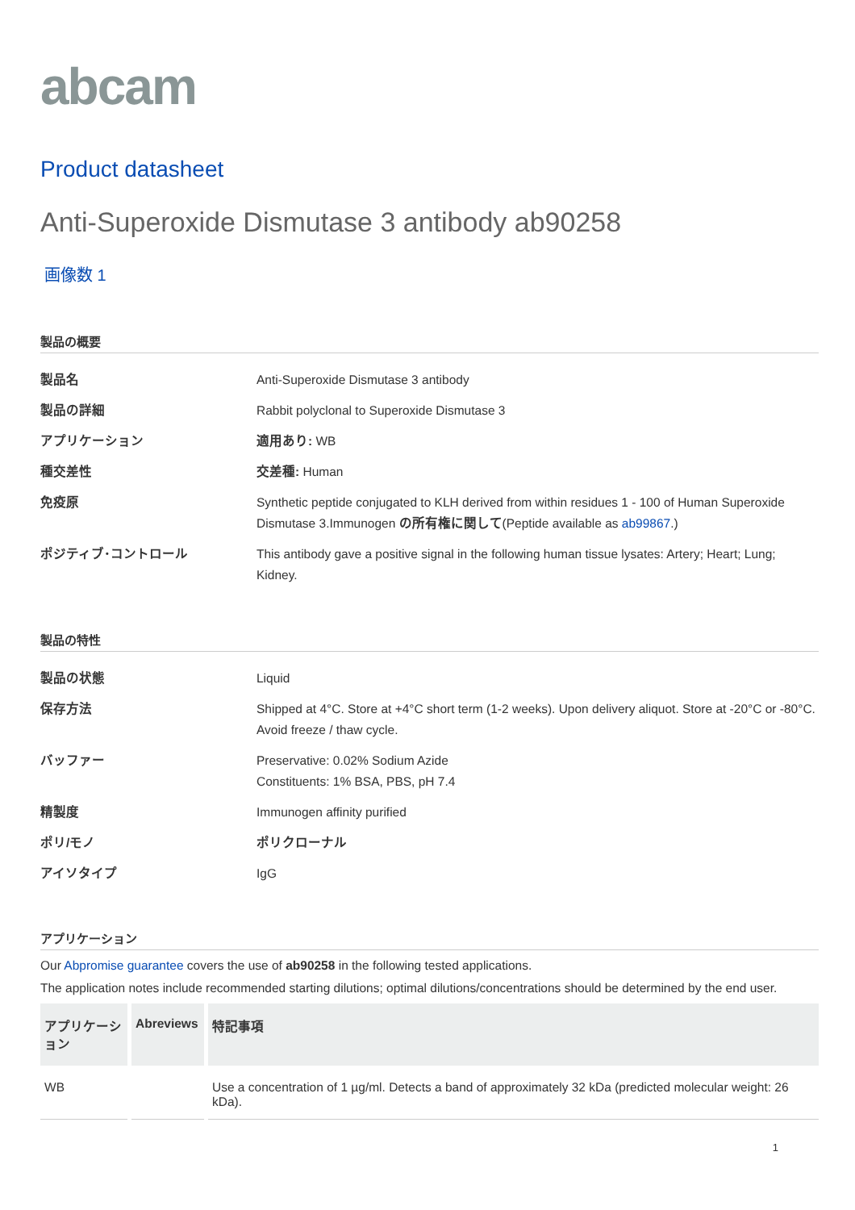abcam
Product datasheet
Anti-Superoxide Dismutase 3 antibody ab90258
画像数 1
製品の概要
| 製品名 | Anti-Superoxide Dismutase 3 antibody |
| 製品の詳細 | Rabbit polyclonal to Superoxide Dismutase 3 |
| アプリケーション | 適用あり: WB |
| 種交差性 | 交差種: Human |
| 免疫原 | Synthetic peptide conjugated to KLH derived from within residues 1 - 100 of Human Superoxide Dismutase 3.Immunogen の所有権に関して (Peptide available as ab99867 .) |
| ポジティブ･コントロール | This antibody gave a positive signal in the following human tissue lysates: Artery; Heart; Lung; Kidney. |
製品の特性
| 製品の状態 | Liquid |
| 保存方法 | Shipped at 4°C. Store at +4°C short term (1-2 weeks). Upon delivery aliquot. Store at -20°C or -80°C. Avoid freeze / thaw cycle. |
| バッファー | Preservative: 0.02% Sodium Azide Constituents: 1% BSA, PBS, pH 7.4 |
| 精製度 | Immunogen affinity purified |
| ポリ/モノ | ポリクローナル |
| アイソタイプ | IgG |
アプリケーション
Our Abpromise guarantee covers the use of ab90258 in the following tested applications.
The application notes include recommended starting dilutions; optimal dilutions/concentrations should be determined by the end user.
| アプリケーション | Abreviews | 特記事項 |
| --- | --- | --- |
| WB | | Use a concentration of 1 µg/ml. Detects a band of approximately 32 kDa (predicted molecular weight: 26 kDa). |
1